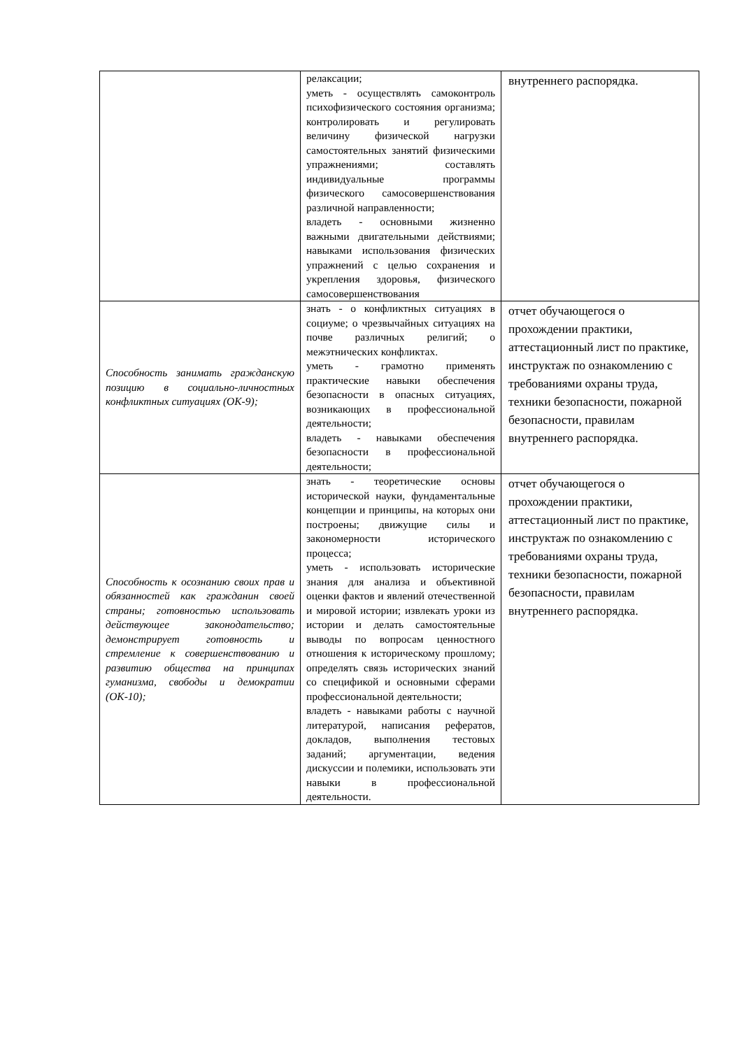| | релаксации; уметь - осуществлять самоконтроль психофизического состояния организма; контролировать и регулировать величину физической нагрузки самостоятельных занятий физическими упражнениями; составлять индивидуальные программы физического самосовершенствования различной направленности; владеть - основными жизненно важными двигательными действиями; навыками использования физических упражнений с целью сохранения и укрепления здоровья, физического самосовершенствования | внутреннего распорядка. |
| Способность занимать гражданскую позицию в социально-личностных конфликтных ситуациях (ОК-9); | знать - о конфликтных ситуациях в социуме; о чрезвычайных ситуациях на почве различных религий; о межэтнических конфликтах. уметь - грамотно применять практические навыки обеспечения безопасности в опасных ситуациях, возникающих в профессиональной деятельности; владеть - навыками обеспечения безопасности в профессиональной деятельности; | отчет обучающегося о прохождении практики, аттестационный лист по практике, инструктаж по ознакомлению с требованиями охраны труда, техники безопасности, пожарной безопасности, правилам внутреннего распорядка. |
| Способность к осознанию своих прав и обязанностей как гражданин своей страны; готовностью использовать действующее законодательство; демонстрирует готовность и стремление к совершенствованию и развитию общества на принципах гуманизма, свободы и демократии (ОК-10); | знать - теоретические основы исторической науки, фундаментальные концепции и принципы, на которых они построены; движущие силы и закономерности исторического процесса; уметь - использовать исторические знания для анализа и объективной оценки фактов и явлений отечественной и мировой истории; извлекать уроки из истории и делать самостоятельные выводы по вопросам ценностного отношения к историческому прошлому; определять связь исторических знаний со спецификой и основными сферами профессиональной деятельности; владеть - навыками работы с научной литературой, написания рефератов, докладов, выполнения тестовых заданий; аргументации, ведения дискуссии и полемики, использовать эти навыки в профессиональной деятельности. | отчет обучающегося о прохождении практики, аттестационный лист по практике, инструктаж по ознакомлению с требованиями охраны труда, техники безопасности, пожарной безопасности, правилам внутреннего распорядка. |